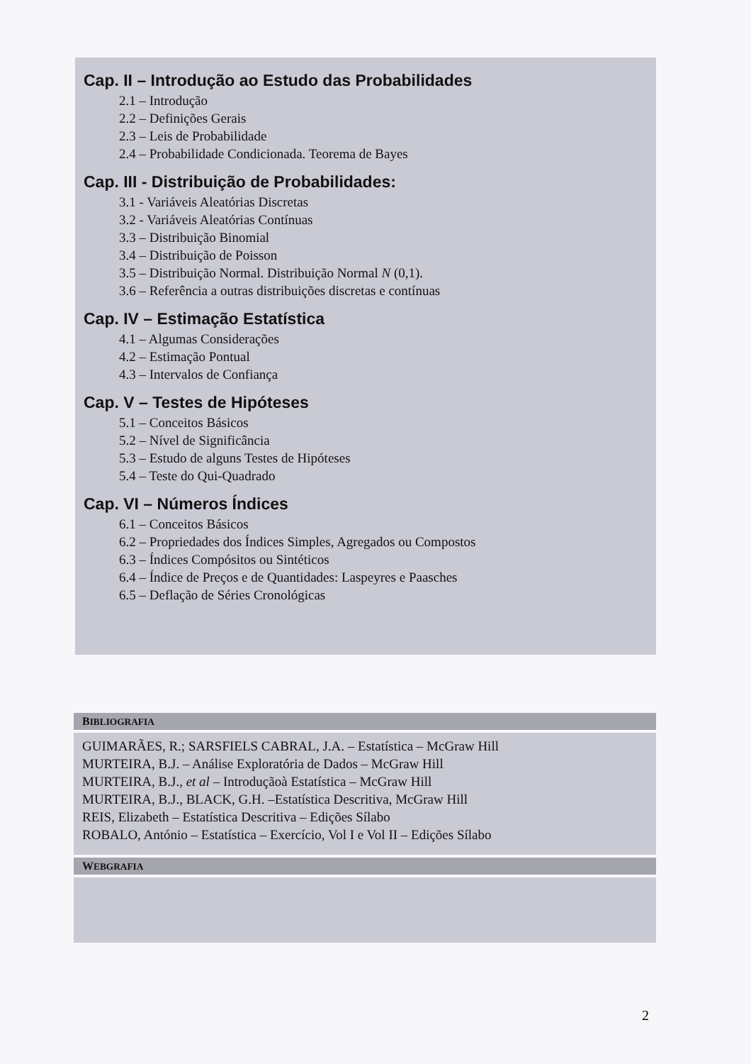Cap. II – Introdução ao Estudo das Probabilidades
2.1 – Introdução
2.2 – Definições Gerais
2.3 – Leis de Probabilidade
2.4 – Probabilidade Condicionada. Teorema de Bayes
Cap. III - Distribuição de Probabilidades:
3.1 - Variáveis Aleatórias Discretas
3.2 - Variáveis Aleatórias Contínuas
3.3 – Distribuição Binomial
3.4 – Distribuição de Poisson
3.5 – Distribuição Normal. Distribuição Normal N (0,1).
3.6 – Referência a outras distribuições discretas e contínuas
Cap. IV – Estimação Estatística
4.1 – Algumas Considerações
4.2 – Estimação Pontual
4.3 – Intervalos de Confiança
Cap. V – Testes de Hipóteses
5.1 – Conceitos Básicos
5.2 – Nível de Significância
5.3 – Estudo de alguns Testes de Hipóteses
5.4 – Teste do Qui-Quadrado
Cap. VI – Números Índices
6.1 – Conceitos Básicos
6.2 – Propriedades dos Índices Simples, Agregados ou Compostos
6.3 – Índices Compósitos ou Sintéticos
6.4 – Índice de Preços e de Quantidades: Laspeyres e Paasches
6.5 – Deflação de Séries Cronológicas
BIBLIOGRAFIA
GUIMARÃES, R.; SARSFIELS CABRAL, J.A. – Estatística – McGraw Hill
MURTEIRA, B.J. – Análise Exploratória de Dados – McGraw Hill
MURTEIRA, B.J., et al – Introduçãoà Estatística – McGraw Hill
MURTEIRA, B.J., BLACK, G.H. –Estatística Descritiva, McGraw Hill
REIS, Elizabeth – Estatística Descritiva – Edições Sílabo
ROBALO, António – Estatística – Exercício, Vol I e Vol II – Edições Sílabo
WEBGRAFIA
2